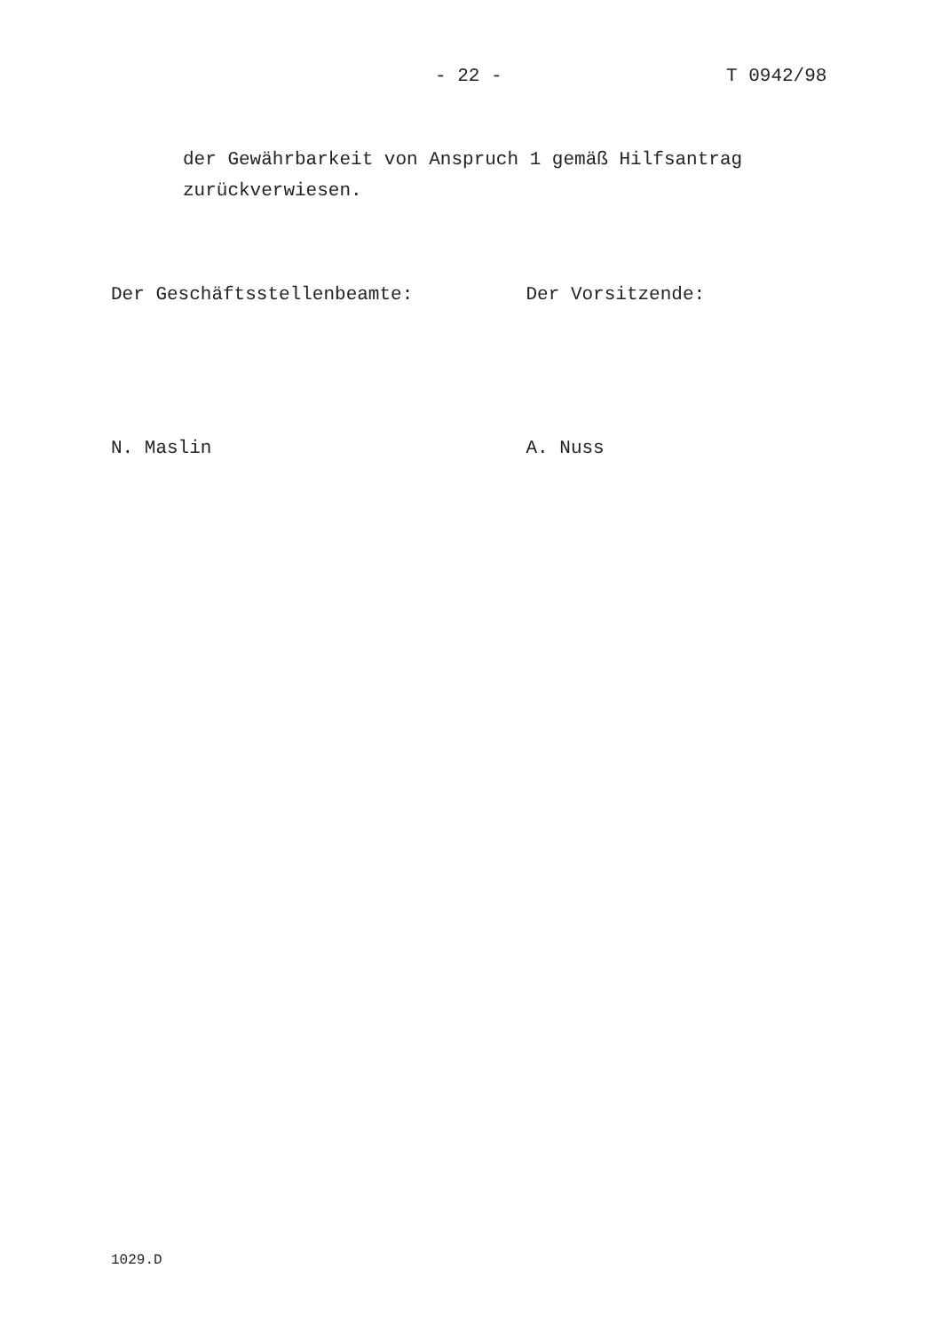- 22 - T 0942/98
der Gewährbarkeit von Anspruch 1 gemäß Hilfsantrag
zurückverwiesen.
Der Geschäftsstellenbeamte: Der Vorsitzende:
N. Maslin A. Nuss
1029.D